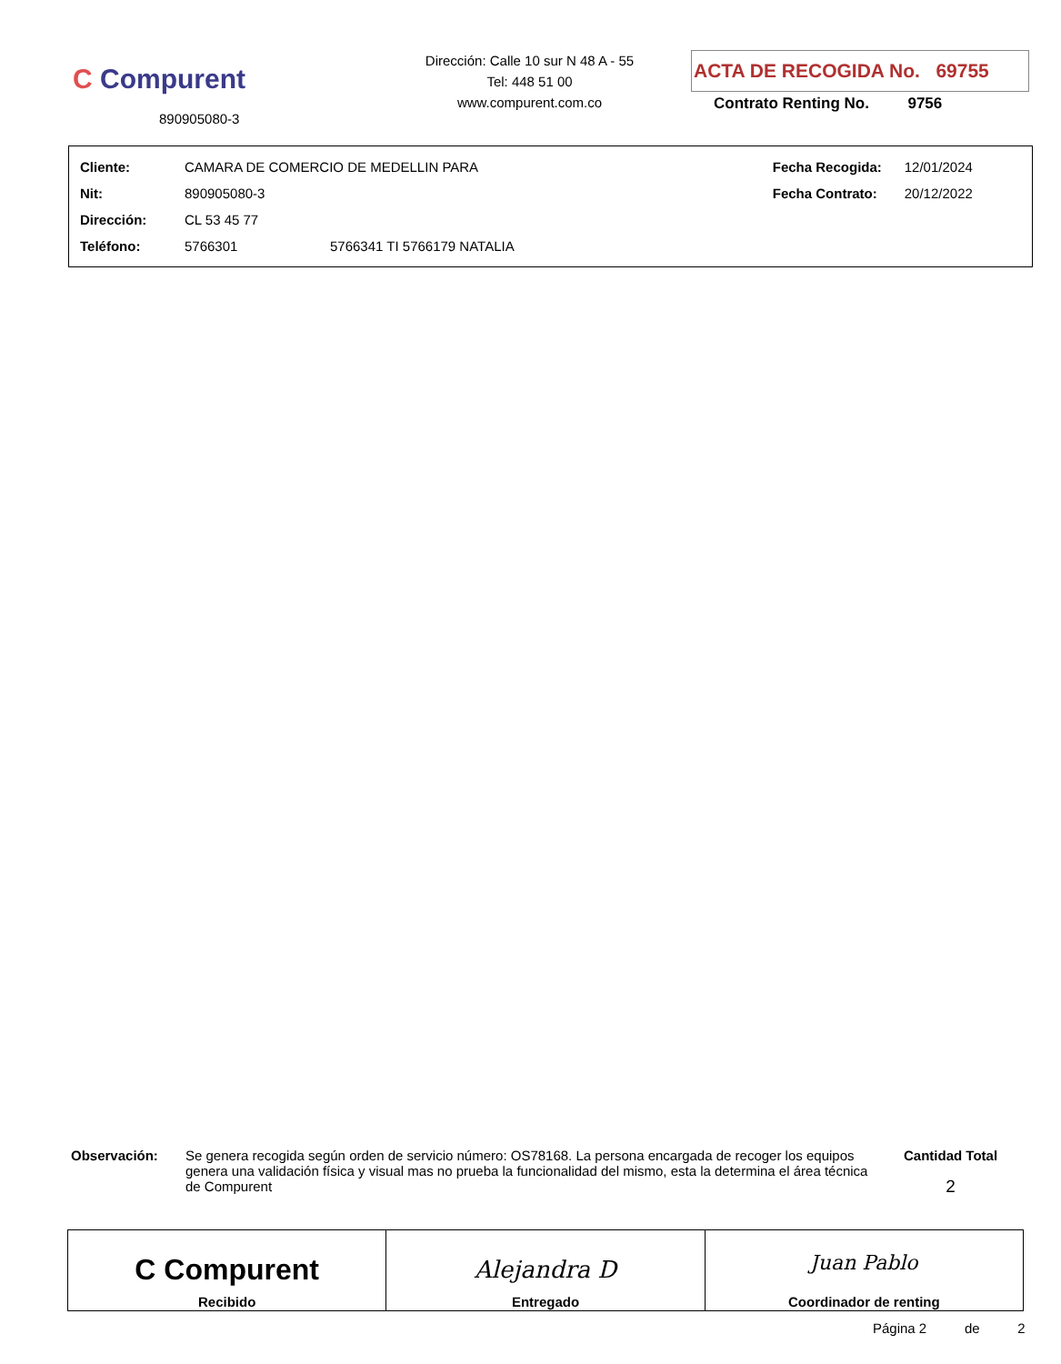C Compurent
890905080-3
Dirección: Calle 10 sur N 48 A - 55
Tel: 448 51 00
www.compurent.com.co
ACTA DE RECOGIDA No. 69755
Contrato Renting No. 9756
| Cliente: | CAMARA DE COMERCIO DE MEDELLIN PARA | | Fecha Recogida: | 12/01/2024 |
| Nit: | 890905080-3 | | Fecha Contrato: | 20/12/2022 |
| Dirección: | CL 53 45 77 | | | |
| Teléfono: | 5766301 | 5766341 TI 5766179 NATALIA | | |
Observación: Se genera recogida según orden de servicio número: OS78168. La persona encargada de recoger los equipos genera una validación física y visual mas no prueba la funcionalidad del mismo, esta la determina el área técnica de Compurent
Cantidad Total
2
| C Compurent Recibido | Alejandra D Entregado | Juan Pablo Coordinador de renting |
Página 2 de 2